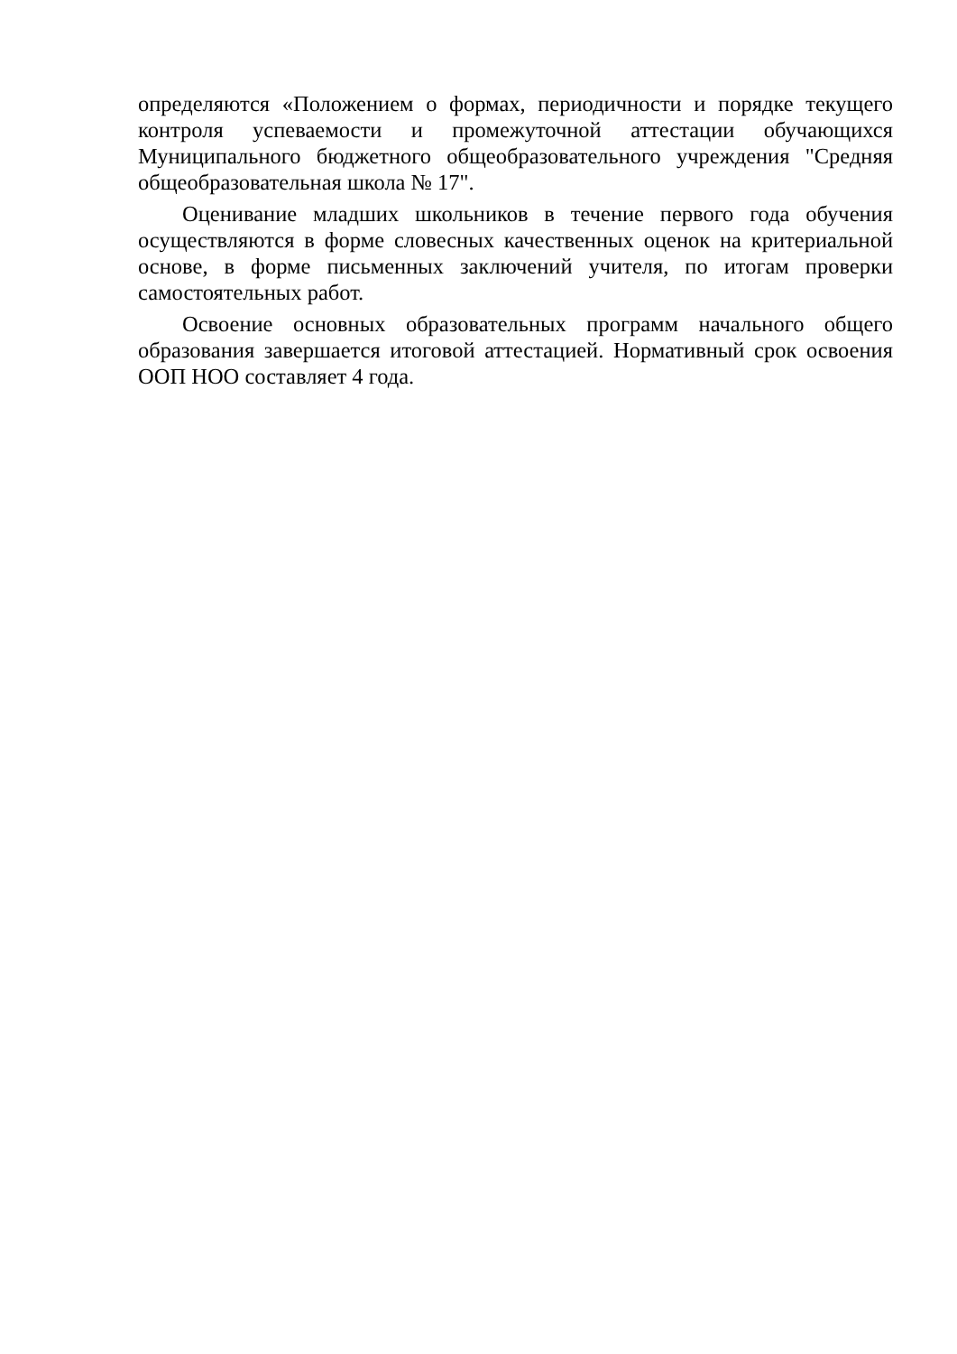определяются «Положением о формах, периодичности и порядке текущего контроля успеваемости и промежуточной аттестации обучающихся Муниципального бюджетного общеобразовательного учреждения "Средняя общеобразовательная школа № 17".
Оценивание младших школьников в течение первого года обучения осуществляются в форме словесных качественных оценок на критериальной основе, в форме письменных заключений учителя, по итогам проверки самостоятельных работ.
Освоение основных образовательных программ начального общего образования завершается итоговой аттестацией. Нормативный срок освоения ООП НОО составляет 4 года.